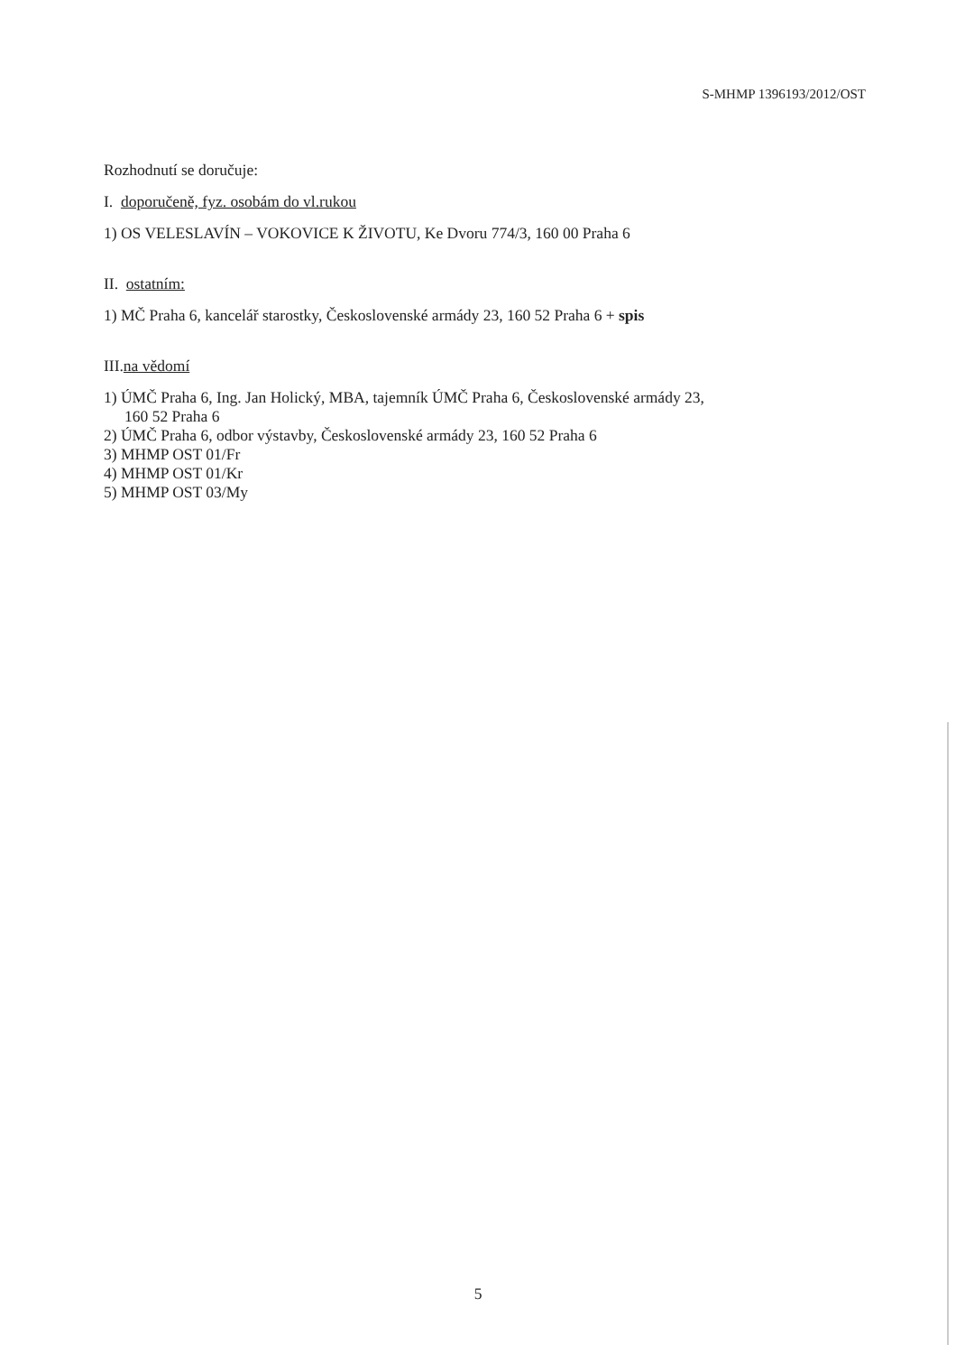S-MHMP 1396193/2012/OST
Rozhodnutí se doručuje:
I. doporučeně, fyz. osobám do vl.rukou
1) OS VELESLAVÍN – VOKOVICE K ŽIVOTU, Ke Dvoru 774/3, 160 00 Praha 6
II. ostatním:
1) MČ Praha 6, kancelář starostky, Československé armády 23, 160 52 Praha 6 + spis
III.na vědomí
1) ÚMČ Praha 6, Ing. Jan Holický, MBA, tajemník ÚMČ Praha 6, Československé armády 23,
160 52 Praha 6
2) ÚMČ Praha 6, odbor výstavby, Československé armády 23, 160 52 Praha 6
3) MHMP OST 01/Fr
4) MHMP OST 01/Kr
5) MHMP OST 03/My
5